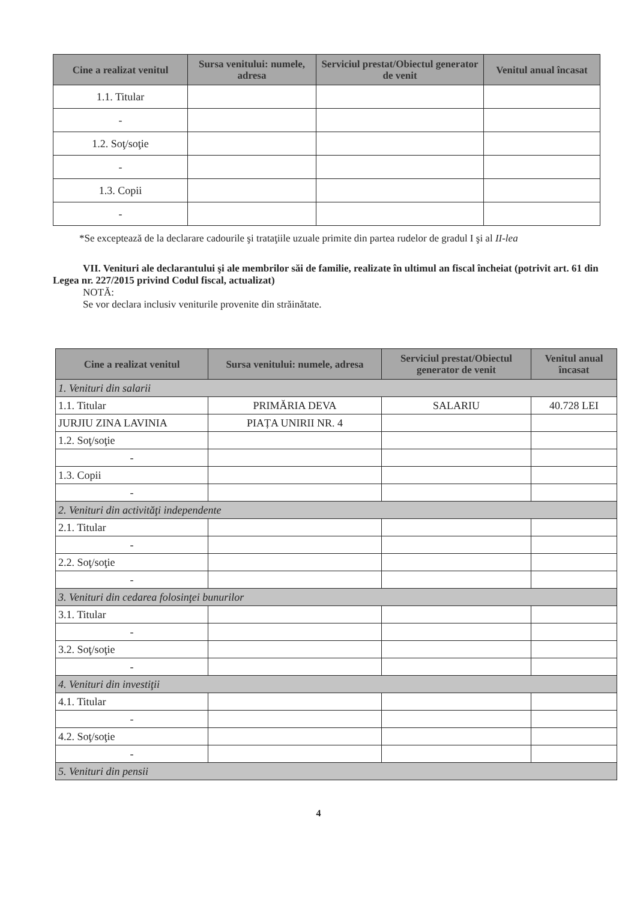| Cine a realizat venitul | Sursa venitului: numele, adresa | Serviciul prestat/Obiectul generator de venit | Venitul anual încasat |
| --- | --- | --- | --- |
| 1.1. Titular | | | |
| - | | | |
| 1.2. Soţ/soţie | | | |
| - | | | |
| 1.3. Copii | | | |
| - | | | |
*Se exceptează de la declarare cadourile şi trataţiile uzuale primite din partea rudelor de gradul I şi al II-lea
VII. Venituri ale declarantului şi ale membrilor săi de familie, realizate în ultimul an fiscal încheiat (potrivit art. 61 din Legea nr. 227/2015 privind Codul fiscal, actualizat)
NOTĂ:
Se vor declara inclusiv veniturile provenite din străinătate.
| Cine a realizat venitul | Sursa venitului: numele, adresa | Serviciul prestat/Obiectul generator de venit | Venitul anual încasat |
| --- | --- | --- | --- |
| 1. Venituri din salarii | | | |
| 1.1. Titular | PRIMĂRIA DEVA | SALARIU | 40.728 LEI |
| JURJIU ZINA LAVINIA | PIAȚA UNIRII NR. 4 | | |
| 1.2. Soţ/soţie | | | |
| - | | | |
| 1.3. Copii | | | |
| - | | | |
| 2. Venituri din activităţi independente | | | |
| 2.1. Titular | | | |
| - | | | |
| 2.2. Soţ/soţie | | | |
| - | | | |
| 3. Venituri din cedarea folosinţei bunurilor | | | |
| 3.1. Titular | | | |
| - | | | |
| 3.2. Soţ/soţie | | | |
| - | | | |
| 4. Venituri din investiţii | | | |
| 4.1. Titular | | | |
| - | | | |
| 4.2. Soţ/soţie | | | |
| - | | | |
| 5. Venituri din pensii | | | |
4